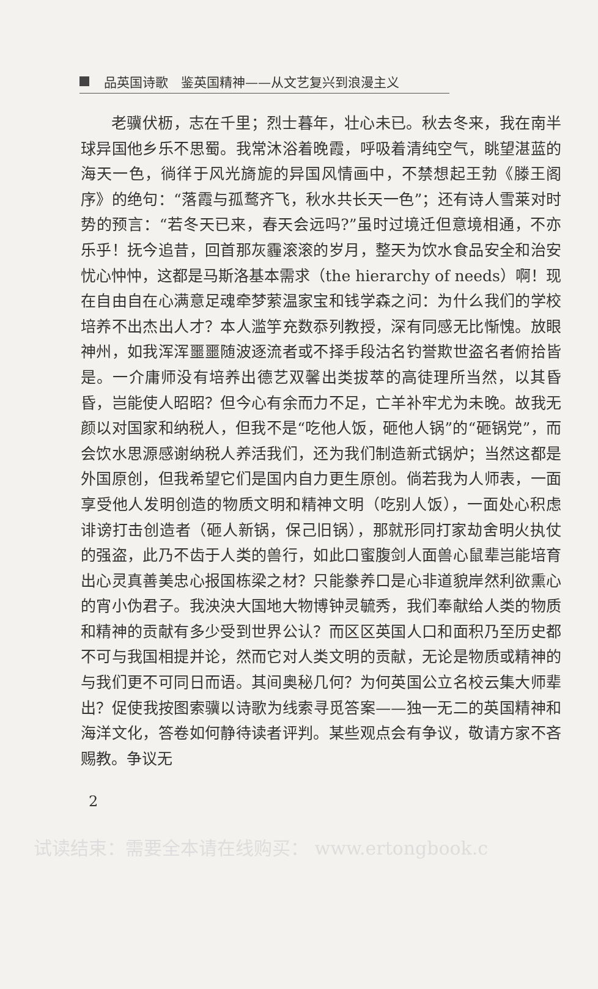品英国诗歌　鉴英国精神——从文艺复兴到浪漫主义
老骥伏枥，志在千里；烈士暮年，壮心未已。秋去冬来，我在南半球异国他乡乐不思蜀。我常沐浴着晚霞，呼吸着清纯空气，眺望湛蓝的海天一色，徜徉于风光旖旎的异国风情画中，不禁想起王勃《滕王阁序》的绝句：“落霞与孤鹜齐飞，秋水共长天一色”；还有诗人雪莱对时势的预言：“若冬天已来，春天会远吗?”虽时过境迁但意境相通，不亦乐乎！抚今追昔，回首那灰霾滚滚的岁月，整天为饮水食品安全和治安忧心忡忡，这都是马斯洛基本需求（the hierarchy of needs）啊！现在自由自在心满意足魂牵梦萦温家宝和钱学森之问：为什么我们的学校培养不出杰出人才？本人滥竽充数忝列教授，深有同感无比惭愧。放眼神州，如我浑浑噩噩随波逐流者或不择手段沽名钓誉欺世盗名者俯拾皆是。一介庸师没有培养出德艺双馨出类拔萃的高徒理所当然，以其昏昏，岂能使人昭昭？但今心有余而力不足，亡羊补牢尤为未晚。故我无颜以对国家和纳税人，但我不是“吃他人饭，砸他人锅”的“砸锅党”，而会饮水思源感谢纳税人养活我们，还为我们制造新式锅炉；当然这都是外国原创，但我希望它们是国内自力更生原创。倘若我为人师表，一面享受他人发明创造的物质文明和精神文明（吃别人饭），一面处心积虑诽谤打击创造者（砸人新锅，保己旧锅），那就形同打家劫舍明火执仗的强盗，此乃不齿于人类的兽行，如此口蜜腹剑人面兽心鼠辈岂能培育出心灵真善美忠心报国栋梁之材？只能豢养口是心非道貌岸然利欲熏心的宵小伪君子。我泱泱大国地大物博钟灵毓秀，我们奉献给人类的物质和精神的贡献有多少受到世界公认？而区区英国人口和面积乃至历史都不可与我国相提并论，然而它对人类文明的贡献，无论是物质或精神的与我们更不可同日而语。其间奥秘几何？为何英国公立名校云集大师辈出？促使我按图索骥以诗歌为线索寻觅答案——独一无二的英国精神和海洋文化，答卷如何静待读者评判。某些观点会有争议，敬请方家不吝赐教。争议无
2
试读结束：需要全本请在线购买： www.ertongbook.c